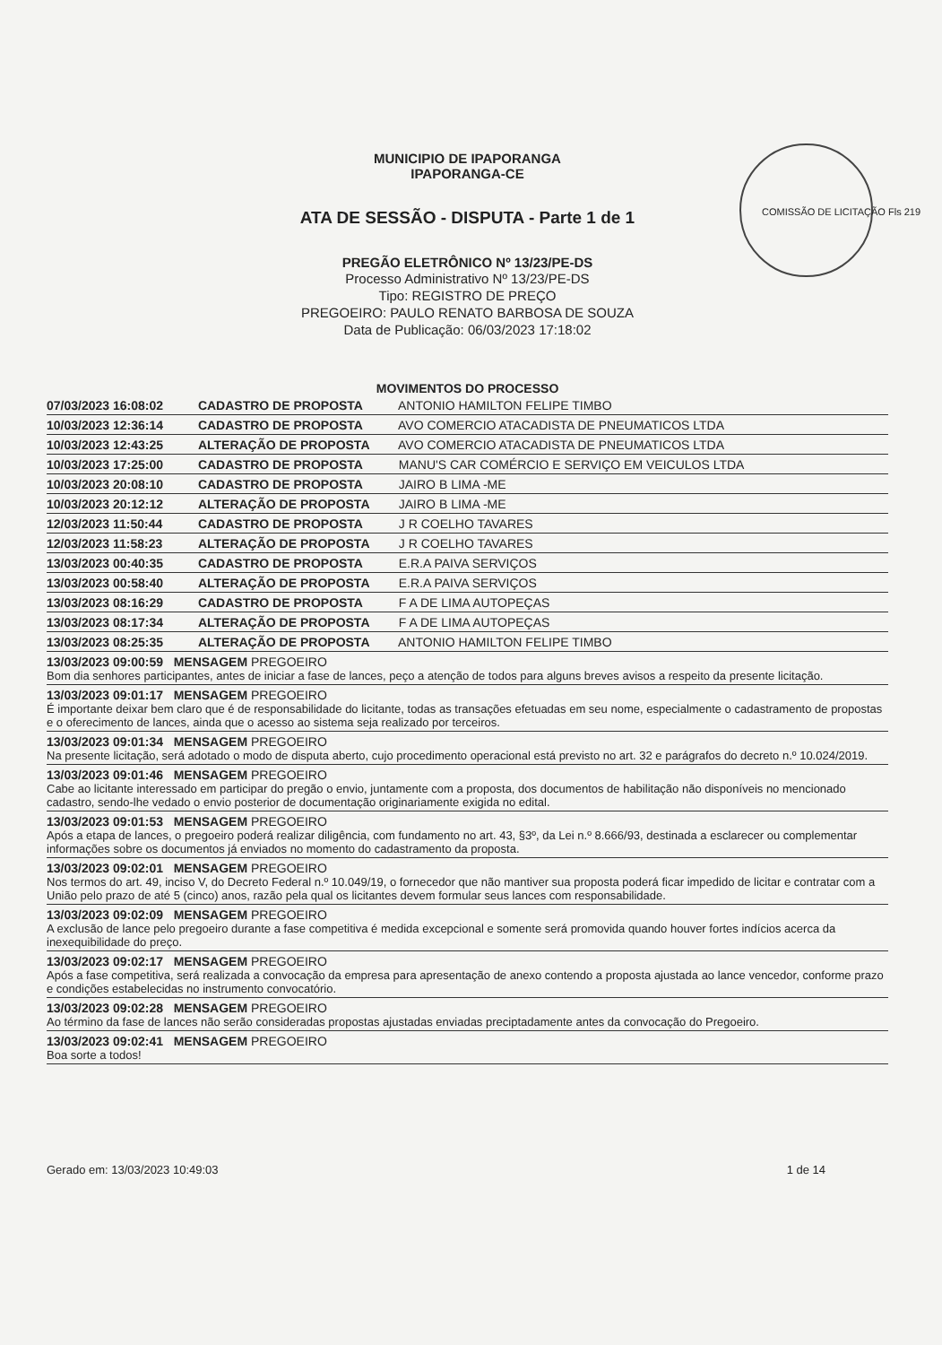MUNICIPIO DE IPAPORANGA
IPAPORANGA-CE
ATA DE SESSÃO - DISPUTA - Parte 1 de 1
PREGÃO ELETRÔNICO Nº 13/23/PE-DS
Processo Administrativo Nº 13/23/PE-DS
Tipo: REGISTRO DE PREÇO
PREGOEIRO: PAULO RENATO BARBOSA DE SOUZA
Data de Publicação: 06/03/2023 17:18:02
COMISSÃO DE LICITAÇÃO Fls 219
MOVIMENTOS DO PROCESSO
07/03/2023 16:08:02 CADASTRO DE PROPOSTA ANTONIO HAMILTON FELIPE TIMBO
10/03/2023 12:36:14 CADASTRO DE PROPOSTA AVO COMERCIO ATACADISTA DE PNEUMATICOS LTDA
10/03/2023 12:43:25 ALTERAÇÃO DE PROPOSTA AVO COMERCIO ATACADISTA DE PNEUMATICOS LTDA
10/03/2023 17:25:00 CADASTRO DE PROPOSTA MANU'S CAR COMÉRCIO E SERVIÇO EM VEICULOS LTDA
10/03/2023 20:08:10 CADASTRO DE PROPOSTA JAIRO B LIMA -ME
10/03/2023 20:12:12 ALTERAÇÃO DE PROPOSTA JAIRO B LIMA -ME
12/03/2023 11:50:44 CADASTRO DE PROPOSTA J R COELHO TAVARES
12/03/2023 11:58:23 ALTERAÇÃO DE PROPOSTA J R COELHO TAVARES
13/03/2023 00:40:35 CADASTRO DE PROPOSTA E.R.A PAIVA SERVIÇOS
13/03/2023 00:58:40 ALTERAÇÃO DE PROPOSTA E.R.A PAIVA SERVIÇOS
13/03/2023 08:16:29 CADASTRO DE PROPOSTA F A DE LIMA AUTOPEÇAS
13/03/2023 08:17:34 ALTERAÇÃO DE PROPOSTA F A DE LIMA AUTOPEÇAS
13/03/2023 08:25:35 ALTERAÇÃO DE PROPOSTA ANTONIO HAMILTON FELIPE TIMBO
13/03/2023 09:00:59 MENSAGEM PREGOEIRO
Bom dia senhores participantes, antes de iniciar a fase de lances, peço a atenção de todos para alguns breves avisos a respeito da presente licitação.
13/03/2023 09:01:17 MENSAGEM PREGOEIRO
É importante deixar bem claro que é de responsabilidade do licitante, todas as transações efetuadas em seu nome, especialmente o cadastramento de propostas e o oferecimento de lances, ainda que o acesso ao sistema seja realizado por terceiros.
13/03/2023 09:01:34 MENSAGEM PREGOEIRO
Na presente licitação, será adotado o modo de disputa aberto, cujo procedimento operacional está previsto no art. 32 e parágrafos do decreto n.º 10.024/2019.
13/03/2023 09:01:46 MENSAGEM PREGOEIRO
Cabe ao licitante interessado em participar do pregão o envio, juntamente com a proposta, dos documentos de habilitação não disponíveis no mencionado cadastro, sendo-lhe vedado o envio posterior de documentação originariamente exigida no edital.
13/03/2023 09:01:53 MENSAGEM PREGOEIRO
Após a etapa de lances, o pregoeiro poderá realizar diligência, com fundamento no art. 43, §3º, da Lei n.º 8.666/93, destinada a esclarecer ou complementar informações sobre os documentos já enviados no momento do cadastramento da proposta.
13/03/2023 09:02:01 MENSAGEM PREGOEIRO
Nos termos do art. 49, inciso V, do Decreto Federal n.º 10.049/19, o fornecedor que não mantiver sua proposta poderá ficar impedido de licitar e contratar com a União pelo prazo de até 5 (cinco) anos, razão pela qual os licitantes devem formular seus lances com responsabilidade.
13/03/2023 09:02:09 MENSAGEM PREGOEIRO
A exclusão de lance pelo pregoeiro durante a fase competitiva é medida excepcional e somente será promovida quando houver fortes indícios acerca da inexequibilidade do preço.
13/03/2023 09:02:17 MENSAGEM PREGOEIRO
Após a fase competitiva, será realizada a convocação da empresa para apresentação de anexo contendo a proposta ajustada ao lance vencedor, conforme prazo e condições estabelecidas no instrumento convocatório.
13/03/2023 09:02:28 MENSAGEM PREGOEIRO
Ao término da fase de lances não serão consideradas propostas ajustadas enviadas preciptadamente antes da convocação do Pregoeiro.
13/03/2023 09:02:41 MENSAGEM PREGOEIRO
Boa sorte a todos!
Gerado em: 13/03/2023 10:49:03 1 de 14